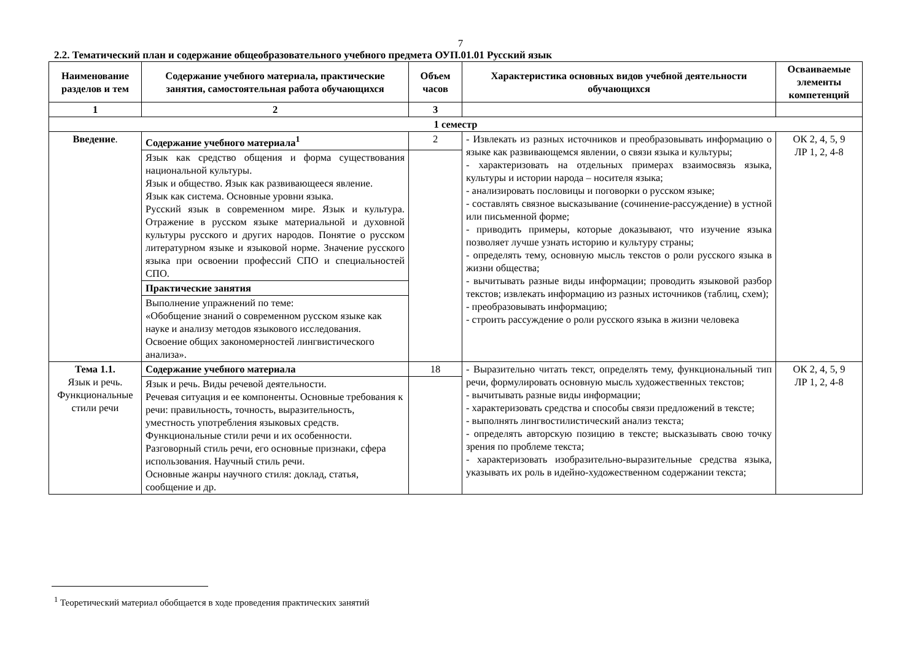7
2.2. Тематический план и содержание общеобразовательного учебного предмета ОУП.01.01 Русский язык
| Наименование разделов и тем | Содержание учебного материала, практические занятия, самостоятельная работа обучающихся | Объем часов | Характеристика основных видов учебной деятельности обучающихся | Осваиваемые элементы компетенций |
| --- | --- | --- | --- | --- |
| 1 | 2 | 3 | | |
| 1 семестр | | | | |
| Введение . | Содержание учебного материала<sup>1</sup> | 2 | - Извлекать из разных источников и преобразовывать информацию о языке как развивающемся явлении, о связи языка и культуры; - характеризовать на отдельных примерах взаимосвязь языка, культуры и истории народа – носителя языка; - анализировать пословицы и поговорки о русском языке; - составлять связное высказывание (сочинение-рассуждение) в устной или письменной форме; - приводить примеры, которые доказывают, что изучение языка позволяет лучше узнать историю и культуру страны; - определять тему, основную мысль текстов о роли русского языка в жизни общества; - вычитывать разные виды информации; проводить языковой разбор текстов; извлекать информацию из разных источников (таблиц, схем); - преобразовывать информацию; - строить рассуждение о роли русского языка в жизни человека | ОК 2, 4, 5, 9 ЛР 1, 2, 4-8 |
| | Язык как средство общения и форма существования национальной культуры. Язык и общество. Язык как развивающееся явление. Язык как система. Основные уровни языка. Русский язык в современном мире. Язык и культура. Отражение в русском языке материальной и духовной культуры русского и других народов. Понятие о русском литературном языке и языковой норме. Значение русского языка при освоении профессий СПО и специальностей СПО. | | | |
| | Практические занятия | | | |
| | Выполнение упражнений по теме: «Обобщение знаний о современном русском языке как науке и анализу методов языкового исследования. Освоение общих закономерностей лингвистического анализа». | | | |
| Тема 1.1. Язык и речь. Функциональные стили речи | Содержание учебного материала | 18 | - Выразительно читать текст, определять тему, функциональный тип речи, формулировать основную мысль художественных текстов; - вычитывать разные виды информации; - характеризовать средства и способы связи предложений в тексте; - выполнять лингвостилистический анализ текста; - определять авторскую позицию в тексте; высказывать свою точку зрения по проблеме текста; - характеризовать изобразительно-выразительные средства языка, указывать их роль в идейно-художественном содержании текста; | ОК 2, 4, 5, 9 ЛР 1, 2, 4-8 |
| | Язык и речь. Виды речевой деятельности. Речевая ситуация и ее компоненты. Основные требования к речи: правильность, точность, выразительность, уместность употребления языковых средств. Функциональные стили речи и их особенности. Разговорный стиль речи, его основные признаки, сфера использования. Научный стиль речи. Основные жанры научного стиля: доклад, статья, сообщение и др. | | | |
<sup>1</sup> Теоретический материал обобщается в ходе проведения практических занятий